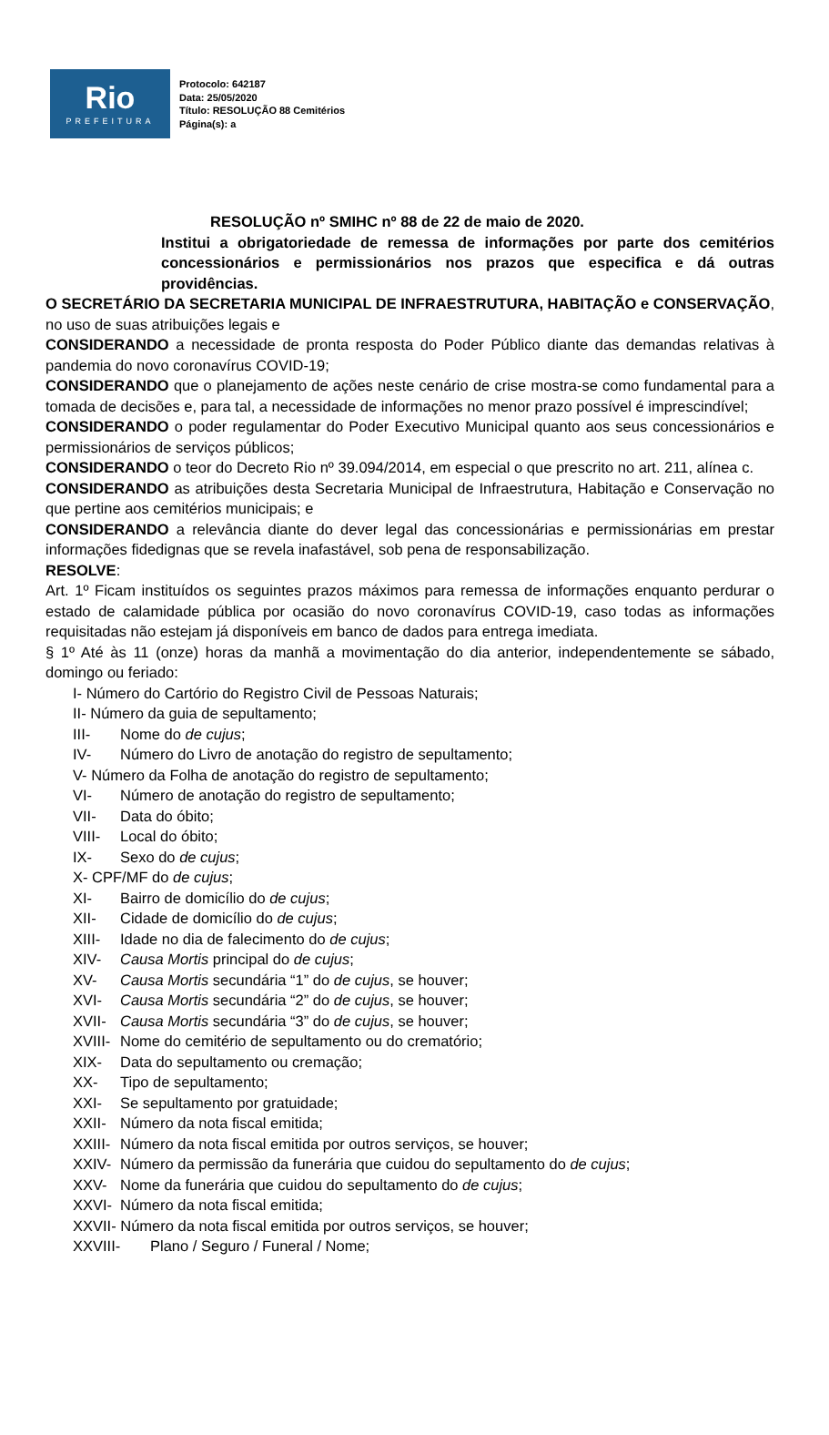Rio
PREFEITURA
Protocolo: 642187
Data: 25/05/2020
Título: RESOLUÇÃO 88 Cemitérios
Página(s): a
RESOLUÇÃO nº SMIHC nº 88 de 22 de maio de 2020.
Institui a obrigatoriedade de remessa de informações por parte dos cemitérios concessionários e permissionários nos prazos que especifica e dá outras providências.
O SECRETÁRIO DA SECRETARIA MUNICIPAL DE INFRAESTRUTURA, HABITAÇÃO e CONSERVAÇÃO, no uso de suas atribuições legais e
CONSIDERANDO a necessidade de pronta resposta do Poder Público diante das demandas relativas à pandemia do novo coronavírus COVID-19;
CONSIDERANDO que o planejamento de ações neste cenário de crise mostra-se como fundamental para a tomada de decisões e, para tal, a necessidade de informações no menor prazo possível é imprescindível;
CONSIDERANDO o poder regulamentar do Poder Executivo Municipal quanto aos seus concessionários e permissionários de serviços públicos;
CONSIDERANDO o teor do Decreto Rio nº 39.094/2014, em especial o que prescrito no art. 211, alínea c.
CONSIDERANDO as atribuições desta Secretaria Municipal de Infraestrutura, Habitação e Conservação no que pertine aos cemitérios municipais; e
CONSIDERANDO a relevância diante do dever legal das concessionárias e permissionárias em prestar informações fidedignas que se revela inafastável, sob pena de responsabilização.
RESOLVE:
Art. 1º Ficam instituídos os seguintes prazos máximos para remessa de informações enquanto perdurar o estado de calamidade pública por ocasião do novo coronavírus COVID-19, caso todas as informações requisitadas não estejam já disponíveis em banco de dados para entrega imediata.
§ 1º Até às 11 (onze) horas da manhã a movimentação do dia anterior, independentemente se sábado, domingo ou feriado:
I- Número do Cartório do Registro Civil de Pessoas Naturais;
II- Número da guia de sepultamento;
III- Nome do de cujus;
IV- Número do Livro de anotação do registro de sepultamento;
V- Número da Folha de anotação do registro de sepultamento;
VI- Número de anotação do registro de sepultamento;
VII- Data do óbito;
VIII- Local do óbito;
IX- Sexo do de cujus;
X- CPF/MF do de cujus;
XI- Bairro de domicílio do de cujus;
XII- Cidade de domicílio do de cujus;
XIII- Idade no dia de falecimento do de cujus;
XIV- Causa Mortis principal do de cujus;
XV- Causa Mortis secundária “1” do de cujus, se houver;
XVI- Causa Mortis secundária “2” do de cujus, se houver;
XVII- Causa Mortis secundária “3” do de cujus, se houver;
XVIII- Nome do cemitério de sepultamento ou do crematório;
XIX- Data do sepultamento ou cremação;
XX- Tipo de sepultamento;
XXI- Se sepultamento por gratuidade;
XXII- Número da nota fiscal emitida;
XXIII- Número da nota fiscal emitida por outros serviços, se houver;
XXIV- Número da permissão da funerária que cuidou do sepultamento do de cujus;
XXV- Nome da funerária que cuidou do sepultamento do de cujus;
XXVI- Número da nota fiscal emitida;
XXVII- Número da nota fiscal emitida por outros serviços, se houver;
XXVIII- Plano / Seguro / Funeral / Nome;